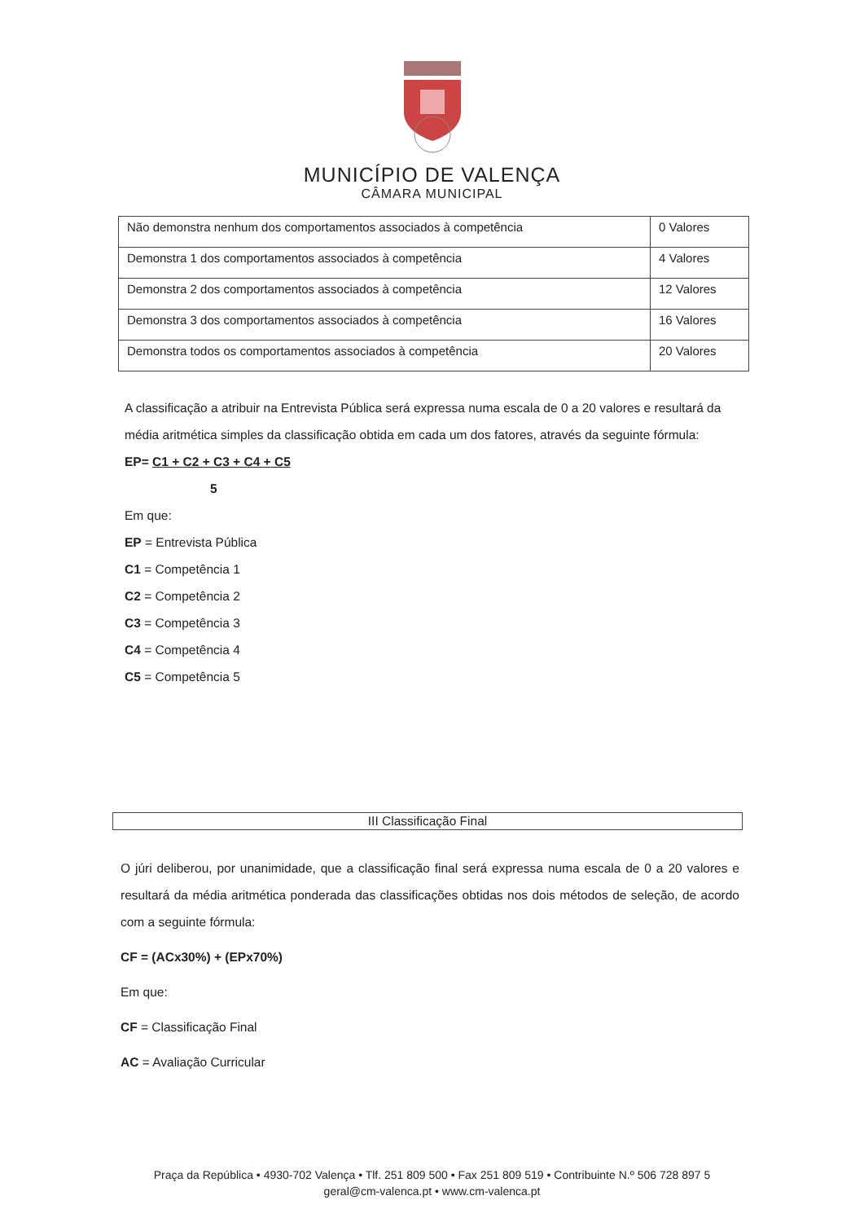MUNICÍPIO DE VALENÇA
CÂMARA MUNICIPAL
| Não demonstra nenhum dos comportamentos associados à competência | 0 Valores |
| Demonstra 1 dos comportamentos associados à competência | 4 Valores |
| Demonstra 2 dos comportamentos associados à competência | 12 Valores |
| Demonstra 3 dos comportamentos associados à competência | 16 Valores |
| Demonstra todos os comportamentos associados à competência | 20 Valores |
A classificação a atribuir na Entrevista Pública será expressa numa escala de 0 a 20 valores e resultará da média aritmética simples da classificação obtida em cada um dos fatores, através da seguinte fórmula:
EP= C1 + C2 + C3 + C4 + C5
5
Em que:
EP = Entrevista Pública
C1 = Competência 1
C2 = Competência 2
C3 = Competência 3
C4 = Competência 4
C5 = Competência 5
III Classificação Final
O júri deliberou, por unanimidade, que a classificação final será expressa numa escala de 0 a 20 valores e resultará da média aritmética ponderada das classificações obtidas nos dois métodos de seleção, de acordo com a seguinte fórmula:
CF = (ACx30%) + (EPx70%)
Em que:
CF = Classificação Final
AC = Avaliação Curricular
Praça da República • 4930-702 Valença • Tlf. 251 809 500 • Fax 251 809 519 • Contribuinte N.º 506 728 897 5
geral@cm-valenca.pt • www.cm-valenca.pt